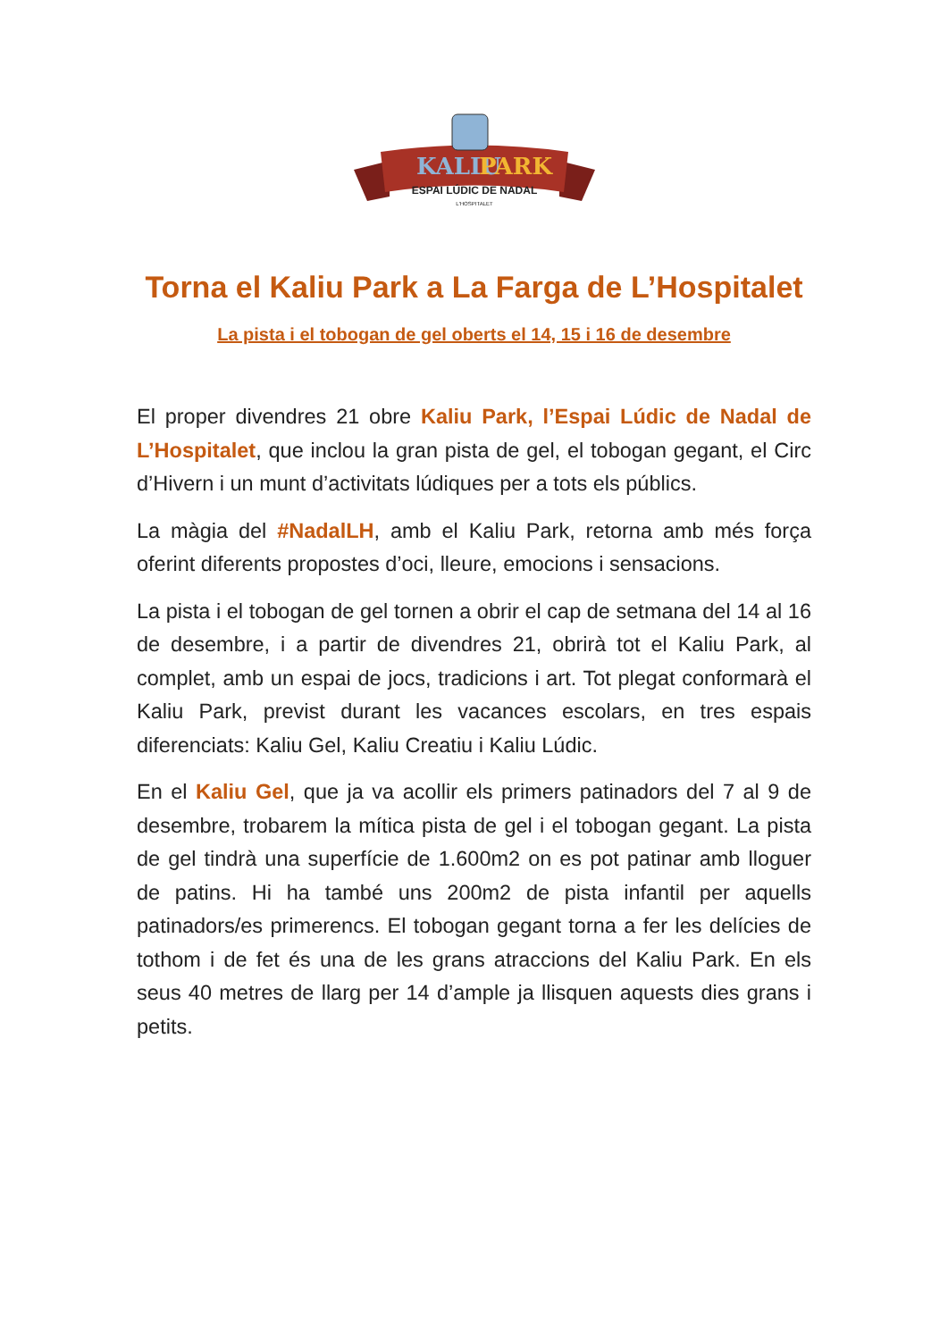KALIU
PARK
ESPAI LÚDIC DE NADAL
L'HOSPITALET
Torna el Kaliu Park a La Farga de L’Hospitalet
La pista i el tobogan de gel oberts el 14, 15 i 16 de desembre
El proper divendres 21 obre Kaliu Park, l’Espai Lúdic de Nadal de L’Hospitalet, que inclou la gran pista de gel, el tobogan gegant, el Circ d’Hivern i un munt d’activitats lúdiques per a tots els públics.
La màgia del #NadalLH, amb el Kaliu Park, retorna amb més força oferint diferents propostes d’oci, lleure, emocions i sensacions.
La pista i el tobogan de gel tornen a obrir el cap de setmana del 14 al 16 de desembre, i a partir de divendres 21, obrirà tot el Kaliu Park, al complet, amb un espai de jocs, tradicions i art. Tot plegat conformarà el Kaliu Park, previst durant les vacances escolars, en tres espais diferenciats: Kaliu Gel, Kaliu Creatiu i Kaliu Lúdic.
En el Kaliu Gel, que ja va acollir els primers patinadors del 7 al 9 de desembre, trobarem la mítica pista de gel i el tobogan gegant. La pista de gel tindrà una superfície de 1.600m2 on es pot patinar amb lloguer de patins. Hi ha també uns 200m2 de pista infantil per aquells patinadors/es primerencs. El tobogan gegant torna a fer les delícies de tothom i de fet és una de les grans atraccions del Kaliu Park. En els seus 40 metres de llarg per 14 d’ample ja llisquen aquests dies grans i petits.